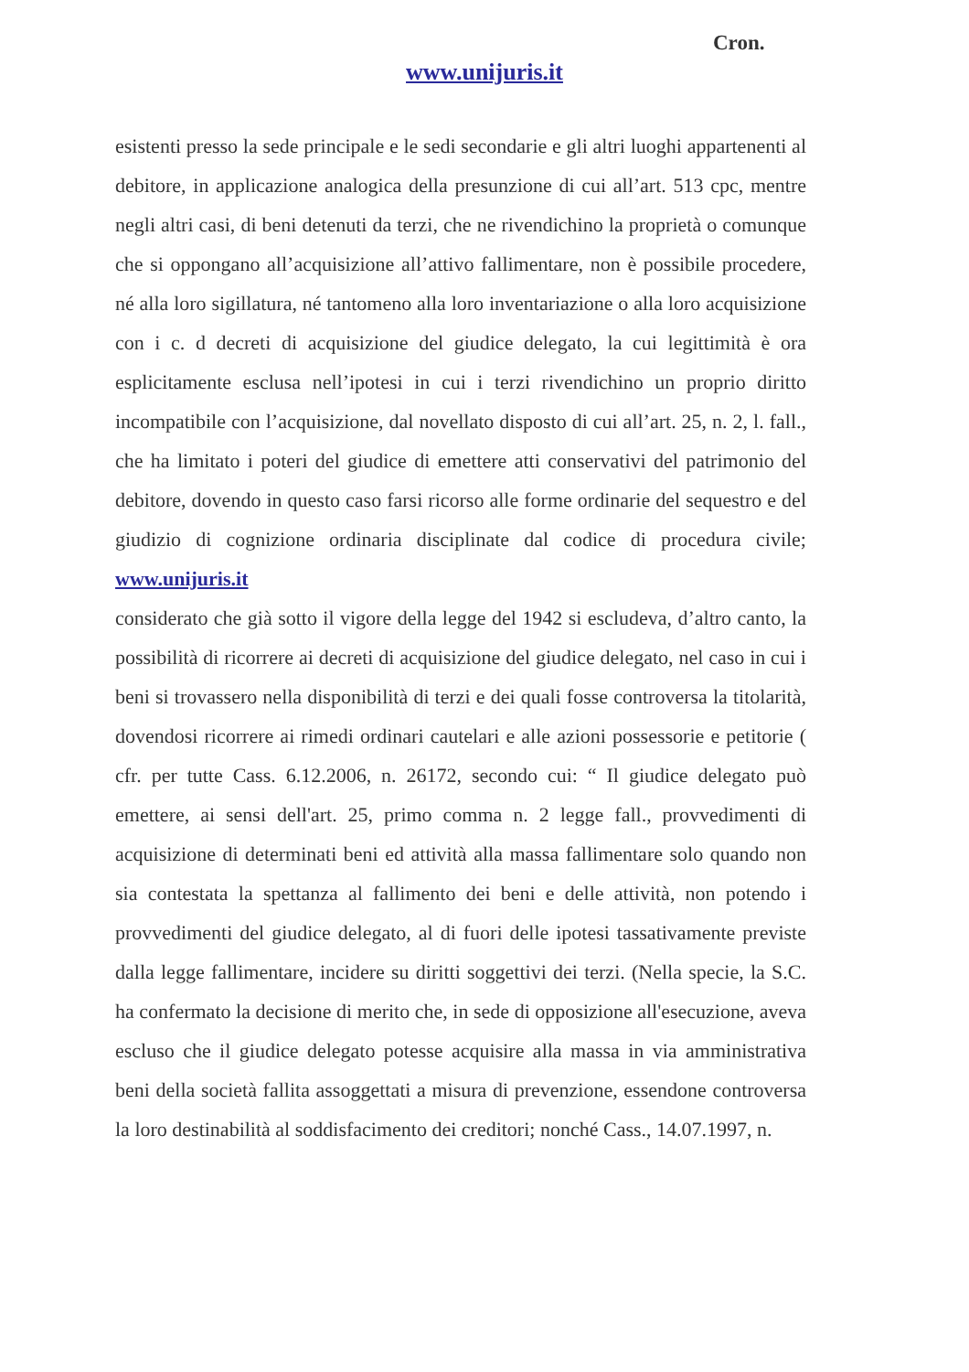Cron.
www.unijuris.it
esistenti presso la sede principale e le sedi secondarie e gli altri luoghi appartenenti al debitore, in applicazione analogica della presunzione di cui all’art. 513 cpc, mentre negli altri casi, di beni detenuti da terzi, che ne rivendichino la proprietà o comunque che si oppongano all’acquisizione all’attivo fallimentare, non è possibile procedere, né alla loro sigillatura, né tantomeno alla loro inventariazione o alla loro acquisizione con i c. d decreti di acquisizione del giudice delegato, la cui legittimità è ora esplicitamente esclusa nell’ipotesi in cui i terzi rivendichino un proprio diritto incompatibile con l’acquisizione, dal novellato disposto di cui all’art. 25, n. 2, l. fall., che ha limitato i poteri del giudice di emettere atti conservativi del patrimonio del debitore, dovendo in questo caso farsi ricorso alle forme ordinarie del sequestro e del giudizio di cognizione ordinaria disciplinate dal codice di procedura civile; www.unijuris.it
considerato che già sotto il vigore della legge del 1942 si escludeva, d’altro canto, la possibilità di ricorrere ai decreti di acquisizione del giudice delegato, nel caso in cui i beni si trovassero nella disponibilità di terzi e dei quali fosse controversa la titolarità, dovendosi ricorrere ai rimedi ordinari cautelari e alle azioni possessorie e petitorie ( cfr. per tutte Cass. 6.12.2006, n. 26172, secondo cui: “ Il giudice delegato può emettere, ai sensi dell'art. 25, primo comma n. 2 legge fall., provvedimenti di acquisizione di determinati beni ed attività alla massa fallimentare solo quando non sia contestata la spettanza al fallimento dei beni e delle attività, non potendo i provvedimenti del giudice delegato, al di fuori delle ipotesi tassativamente previste dalla legge fallimentare, incidere su diritti soggettivi dei terzi. (Nella specie, la S.C. ha confermato la decisione di merito che, in sede di opposizione all'esecuzione, aveva escluso che il giudice delegato potesse acquisire alla massa in via amministrativa beni della società fallita assoggettati a misura di prevenzione, essendone controversa la loro destinabilità al soddisfacimento dei creditori; nonché Cass., 14.07.1997, n.